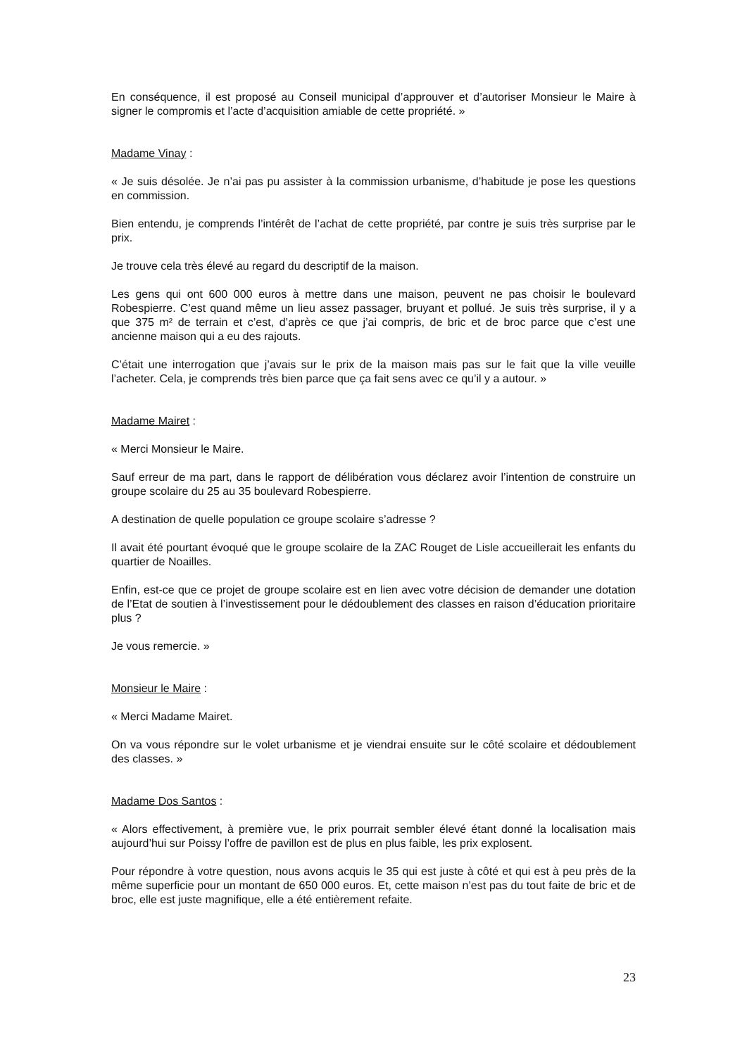En conséquence, il est proposé au Conseil municipal d’approuver et d’autoriser Monsieur le Maire à signer le compromis et l’acte d’acquisition amiable de cette propriété. »
Madame Vinay :
« Je suis désolée. Je n’ai pas pu assister à la commission urbanisme, d’habitude je pose les questions en commission.
Bien entendu, je comprends l’intérêt de l’achat de cette propriété, par contre je suis très surprise par le prix.
Je trouve cela très élevé au regard du descriptif de la maison.
Les gens qui ont 600 000 euros à mettre dans une maison, peuvent ne pas choisir le boulevard Robespierre. C’est quand même un lieu assez passager, bruyant et pollué. Je suis très surprise, il y a que 375 m² de terrain et c’est, d’après ce que j’ai compris, de bric et de broc parce que c’est une ancienne maison qui a eu des rajouts.
C’était une interrogation que j’avais sur le prix de la maison mais pas sur le fait que la ville veuille l’acheter. Cela, je comprends très bien parce que ça fait sens avec ce qu’il y a autour. »
Madame Mairet :
« Merci Monsieur le Maire.
Sauf erreur de ma part, dans le rapport de délibération vous déclarez avoir l’intention de construire un groupe scolaire du 25 au 35 boulevard Robespierre.
A destination de quelle population ce groupe scolaire s’adresse ?
Il avait été pourtant évoqué que le groupe scolaire de la ZAC Rouget de Lisle accueillerait les enfants du quartier de Noailles.
Enfin, est-ce que ce projet de groupe scolaire est en lien avec votre décision de demander une dotation de l’Etat de soutien à l’investissement pour le dédoublement des classes en raison d’éducation prioritaire plus ?
Je vous remercie. »
Monsieur le Maire :
« Merci Madame Mairet.
On va vous répondre sur le volet urbanisme et je viendrai ensuite sur le côté scolaire et dédoublement des classes. »
Madame Dos Santos :
« Alors effectivement, à première vue, le prix pourrait sembler élevé étant donné la localisation mais aujourd’hui sur Poissy l’offre de pavillon est de plus en plus faible, les prix explosent.
Pour répondre à votre question, nous avons acquis le 35 qui est juste à côté et qui est à peu près de la même superficie pour un montant de 650 000 euros. Et, cette maison n’est pas du tout faite de bric et de broc, elle est juste magnifique, elle a été entièrement refaite.
23